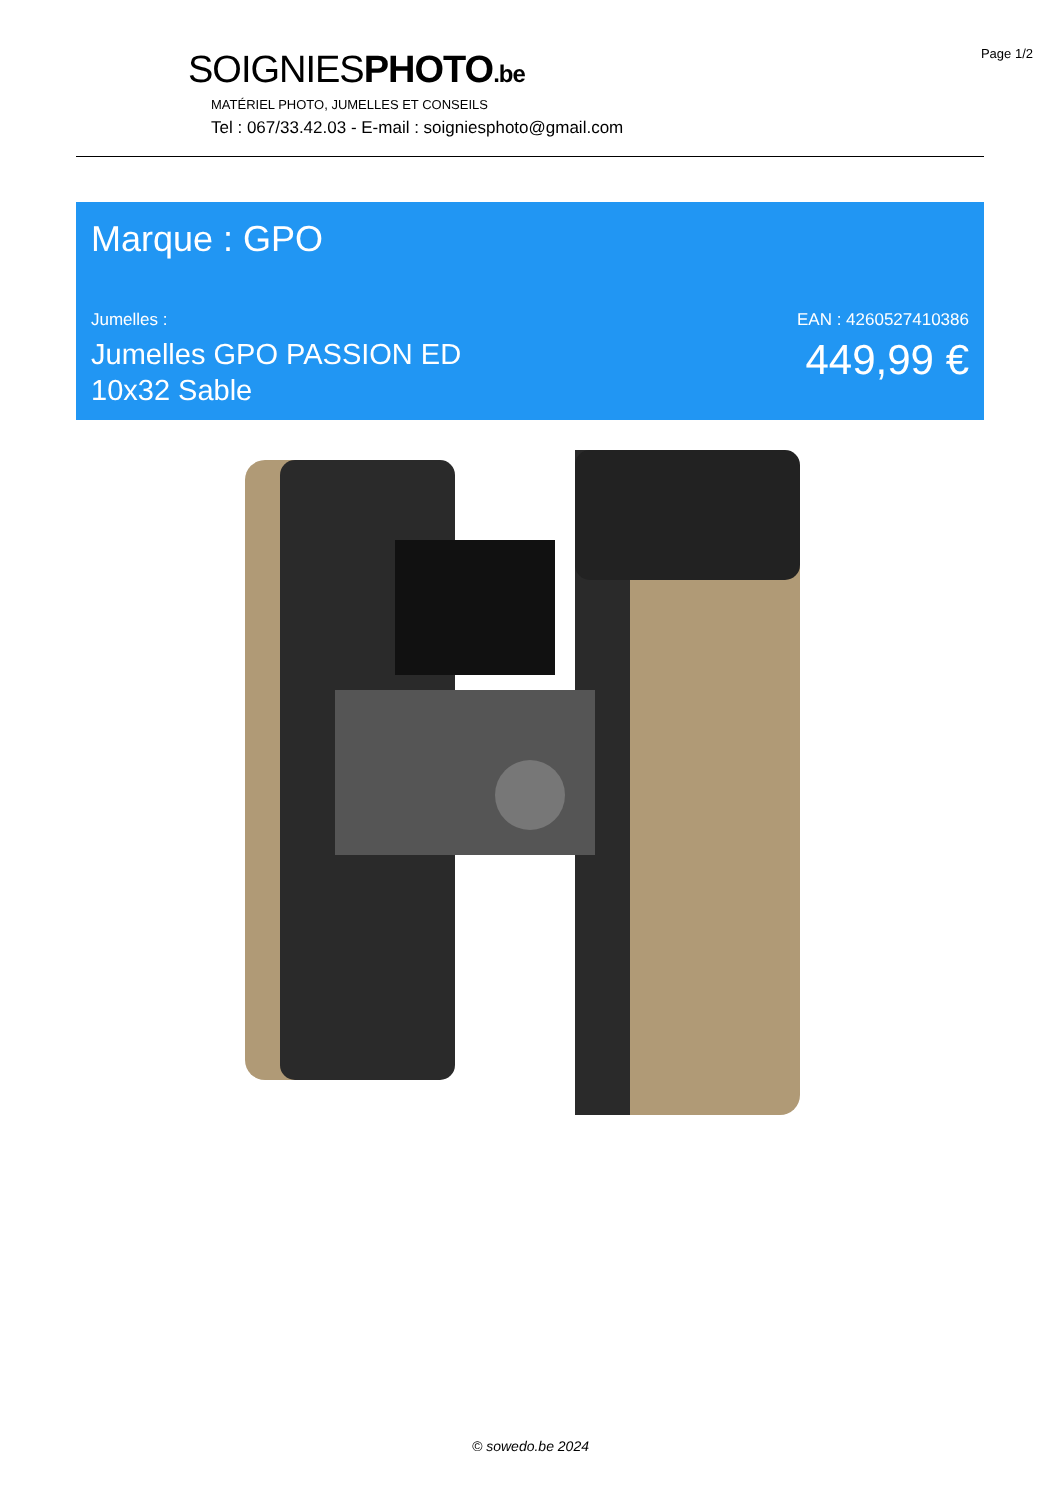Page 1/2
SOIGNIESPHOTO.be
MATÉRIEL PHOTO, JUMELLES ET CONSEILS
Tel : 067/33.42.03 - E-mail : soigniesphoto@gmail.com
Marque : GPO
Jumelles :
Jumelles GPO PASSION ED
10x32 Sable
EAN : 4260527410386
449,99 €
© sowedo.be 2024